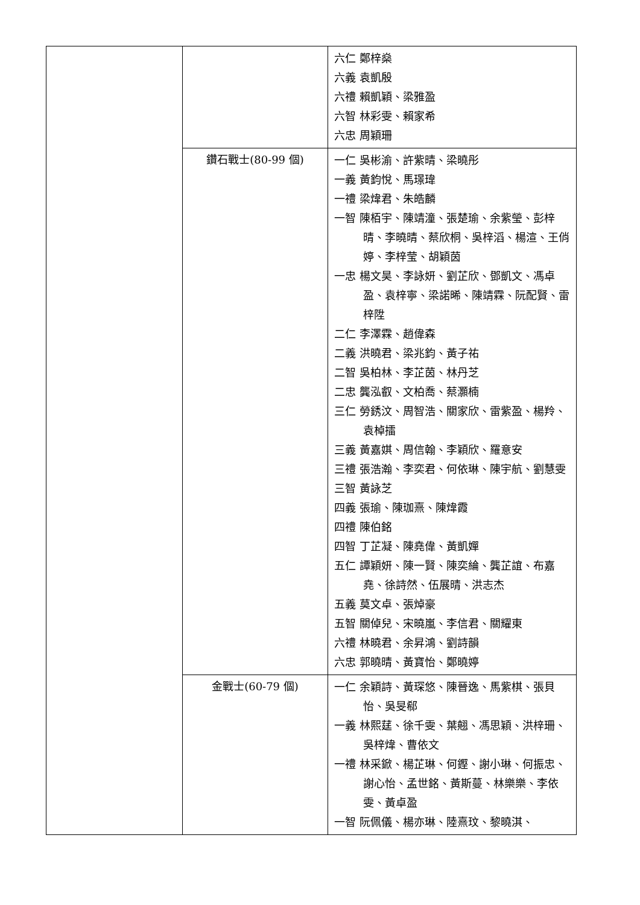| | | 六仁 鄭梓燊 六義 袁凱殷 六禮 賴凱穎、梁雅盈 六智 林彩雯、賴家希 六忠 周穎珊 |
| | 鑽石戰士(80-99 個) | 一仁 吳彬渝、許紫晴、梁曉彤 一義 黃鈞悅、馬璟瑋 一禮 梁煒君、朱皓麟 一智 陳栢宇、陳靖潼、張楚瑜、余紫瑩、彭梓晴、李曉晴、蔡欣桐、吳梓滔、楊渲、王俏婷、李梓莹、胡穎茵 一忠 楊文昊、李詠妍、劉芷欣、鄧凱文、馮卓盈、袁梓寧、梁諾晞、陳靖霖、阮配賢、雷梓陞 二仁 李澤霖、趙偉森 二義 洪曉君、梁兆鈞、黃子祐 二智 吳柏林、李芷茵、林丹芝 二忠 龔泓叡、文柏喬、蔡灝楠 三仁 勞銹汶、周智浩、關家欣、雷紫盈、楊羚、袁棹擂 三義 黃嘉娸、周信翰、李穎欣、羅意安 三禮 張浩瀚、李奕君、何依琳、陳宇航、劉慧雯 三智 黃詠芝 四義 張瑜、陳珈熹、陳煒霞 四禮 陳伯銘 四智 丁芷凝、陳堯偉、黃凱嬋 五仁 譚穎妍、陳一賢、陳奕綸、龔芷誼、布嘉堯、徐詩然、伍展晴、洪志杰 五義 莫文卓、張焯豪 五智 關倬兒、宋曉嵐、李信君、關耀東 六禮 林曉君、余昇鴻、劉詩韻 六忠 郭曉晴、黃寶怡、鄭曉婷 |
| | 金戰士(60-79 個) | 一仁 余穎詩、黃琛悠、陳晉逸、馬紫棋、張貝怡、吳旻郗 一義 林熙莛、徐千雯、葉翹、馮思穎、洪梓珊、吳梓煒、曹依文 一禮 林采鍁、楊芷琳、何鏗、謝小琳、何振忠、謝心怡、孟世銘、黃斯蔓、林樂樂、李依雯、黃卓盈 一智 阮佩儀、楊亦琳、陸熹玟、黎曉淇、 |